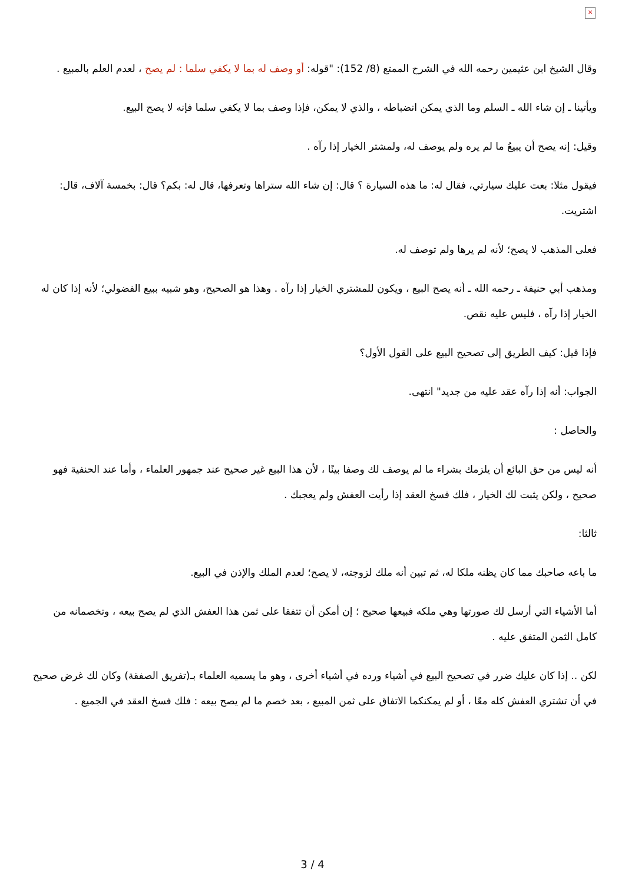×
وقال الشيخ ابن عثيمين رحمه الله في الشرح الممتع (8/ 152): "قوله: أو وصف له بما لا يكفي سلما : لم يصح ، لعدم العلم بالمبيع .
ويأتينا ـ إن شاء الله ـ السلم وما الذي يمكن انضباطه ، والذي لا يمكن، فإذا وصف بما لا يكفي سلما فإنه لا يصح البيع.
وقيل: إنه يصح أن يبيعُ ما لم يره ولم يوصف له، ولمشتر الخيار إذا رآه .
فيقول مثلا: بعت عليك سيارتي، فقال له: ما هذه السيارة ؟ قال: إن شاء الله ستراها وتعرفها، قال له: بكم؟ قال: بخمسة آلاف، قال: اشتريت.
فعلى المذهب لا يصح؛ لأنه لم يرها ولم توصف له.
ومذهب أبي حنيفة ـ رحمه الله ـ أنه يصح البيع ، ويكون للمشتري الخيار إذا رآه . وهذا هو الصحيح، وهو شبيه ببيع الفضولي؛ لأنه إذا كان له الخيار إذا رآه ، فليس عليه نقص.
فإذا قيل: كيف الطريق إلى تصحيح البيع على القول الأول؟
الجواب: أنه إذا رآه عقد عليه من جديد" انتهى.
والحاصل :
أنه ليس من حق البائع أن يلزمك بشراء ما لم يوصف لك وصفا بينًا ، لأن هذا البيع غير صحيح عند جمهور العلماء ، وأما عند الحنفية فهو صحيح ، ولكن يثبت لك الخيار ، فلك فسخ العقد إذا رأيت العفش ولم يعجبك .
ثالثا:
ما باعه صاحبك مما كان يظنه ملكا له، ثم تبين أنه ملك لزوجته، لا يصح؛ لعدم الملك والإذن في البيع.
أما الأشياء التي أرسل لك صورتها وهي ملكه فبيعها صحيح ؛ إن أمكن أن تتفقا على ثمن هذا العفش الذي لم يصح بيعه ، وتخصمانه من كامل الثمن المتفق عليه .
لكن .. إذا كان عليك ضرر في تصحيح البيع في أشياء ورده في أشياء أخرى ، وهو ما يسميه العلماء بـ(تفريق الصفقة) وكان لك غرض صحيح في أن تشتري العفش كله معًا ، أو لم يمكنكما الاتفاق على ثمن المبيع ، بعد خصم ما لم يصح بيعه : فلك فسخ العقد في الجميع .
3 / 4